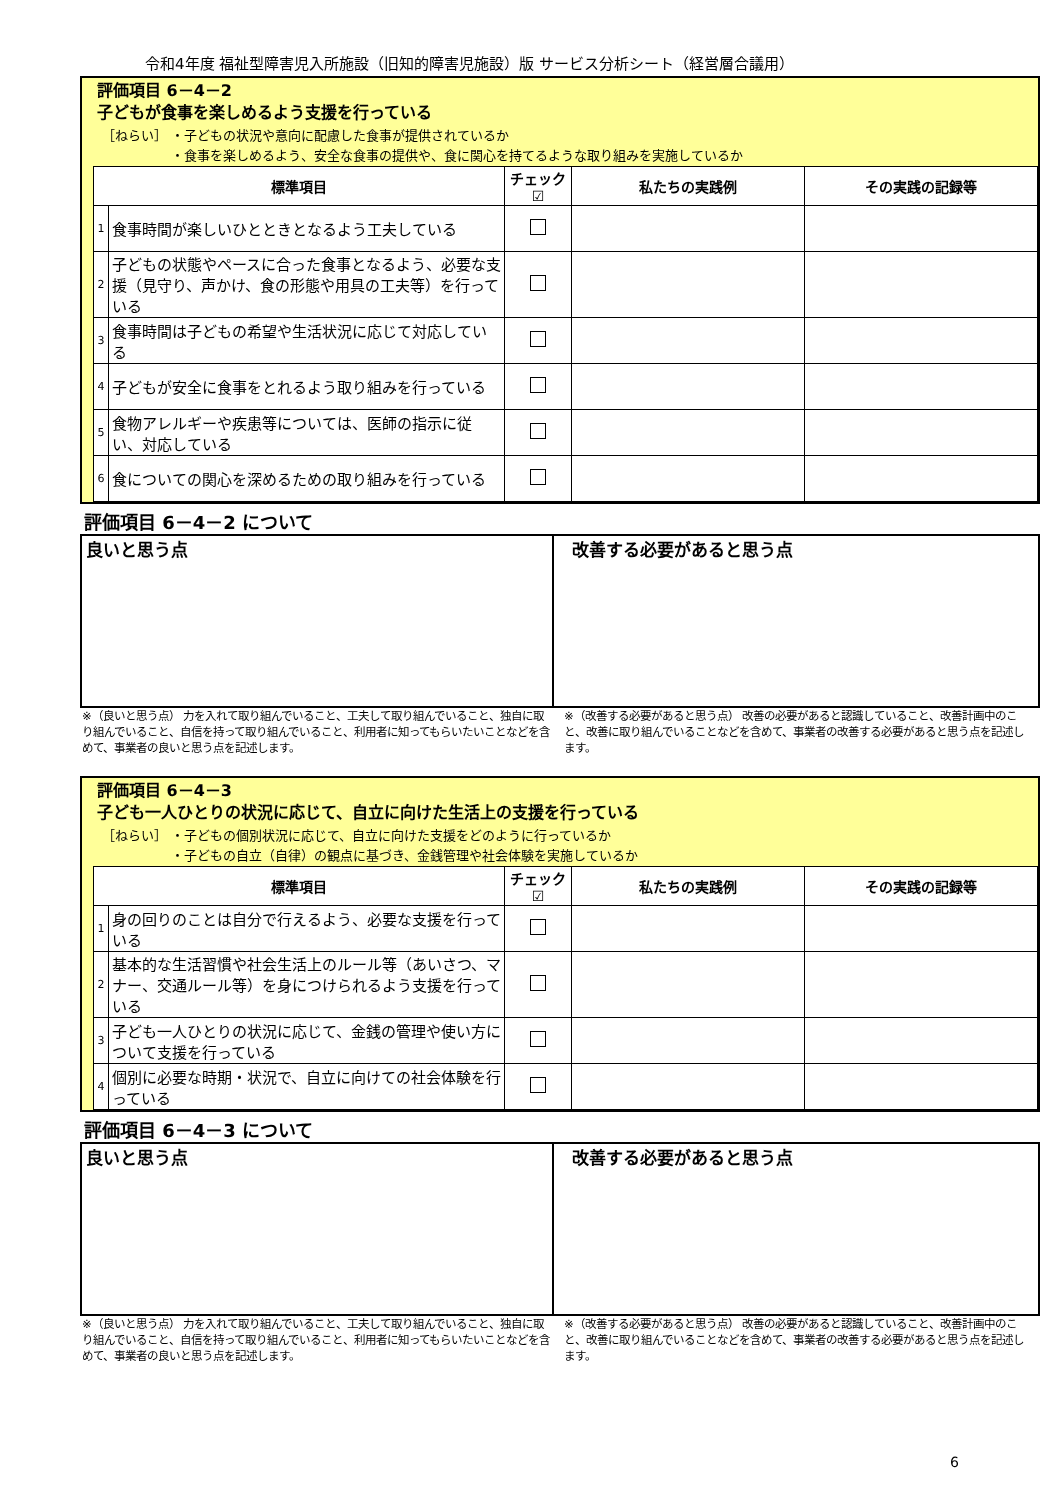令和4年度 福祉型障害児入所施設（旧知的障害児施設）版 サービス分析シート（経営層合議用）
評価項目 6－4－2
子どもが食事を楽しめるよう支援を行っている
［ねらい］ ・子どもの状況や意向に配慮した食事が提供されているか
　　　　　 ・食事を楽しめるよう、安全な食事の提供や、食に関心を持てるような取り組みを実施しているか
| 標準項目 | | チェック☑ | 私たちの実践例 | その実践の記録等 |
| --- | --- | --- | --- | --- |
| 1 | 食事時間が楽しいひとときとなるよう工夫している | | | |
| 2 | 子どもの状態やペースに合った食事となるよう、必要な支援（見守り、声かけ、食の形態や用具の工夫等）を行っている | | | |
| 3 | 食事時間は子どもの希望や生活状況に応じて対応している | | | |
| 4 | 子どもが安全に食事をとれるよう取り組みを行っている | | | |
| 5 | 食物アレルギーや疾患等については、医師の指示に従い、対応している | | | |
| 6 | 食についての関心を深めるための取り組みを行っている | | | |
評価項目 6－4－2 について
良いと思う点 改善する必要があると思う点
※（良いと思う点） 力を入れて取り組んでいること、工夫して取り組んでいること、独自に取り組んでいること、自信を持って取り組んでいること、利用者に知ってもらいたいことなどを含めて、事業者の良いと思う点を記述します。
※（改善する必要があると思う点） 改善の必要があると認識していること、改善計画中のこと、改善に取り組んでいることなどを含めて、事業者の改善する必要があると思う点を記述します。
評価項目 6－4－3
子ども一人ひとりの状況に応じて、自立に向けた生活上の支援を行っている
［ねらい］ ・子どもの個別状況に応じて、自立に向けた支援をどのように行っているか
　　　　　 ・子どもの自立（自律）の観点に基づき、金銭管理や社会体験を実施しているか
| 標準項目 | | チェック☑ | 私たちの実践例 | その実践の記録等 |
| --- | --- | --- | --- | --- |
| 1 | 身の回りのことは自分で行えるよう、必要な支援を行っている | | | |
| 2 | 基本的な生活習慣や社会生活上のルール等（あいさつ、マナー、交通ルール等）を身につけられるよう支援を行っている | | | |
| 3 | 子ども一人ひとりの状況に応じて、金銭の管理や使い方について支援を行っている | | | |
| 4 | 個別に必要な時期・状況で、自立に向けての社会体験を行っている | | | |
評価項目 6－4－3 について
良いと思う点 改善する必要があると思う点
※（良いと思う点） 力を入れて取り組んでいること、工夫して取り組んでいること、独自に取り組んでいること、自信を持って取り組んでいること、利用者に知ってもらいたいことなどを含めて、事業者の良いと思う点を記述します。
※（改善する必要があると思う点） 改善の必要があると認識していること、改善計画中のこと、改善に取り組んでいることなどを含めて、事業者の改善する必要があると思う点を記述します。
6